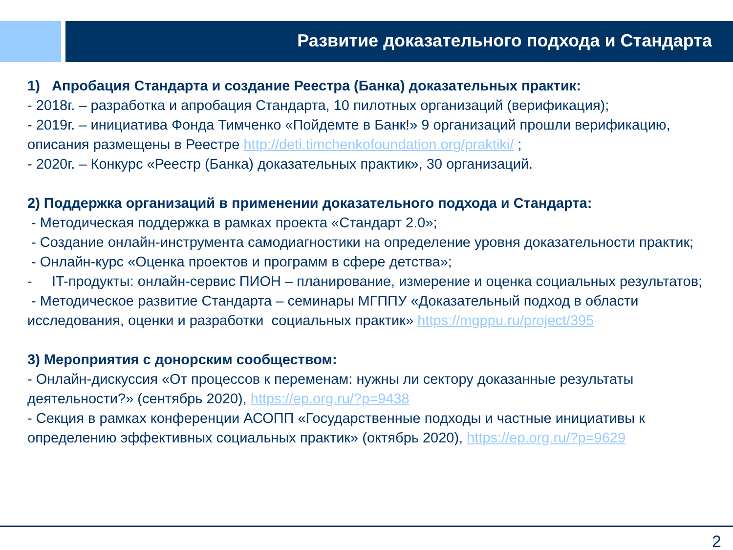Развитие доказательного подхода и Стандарта
1) Апробация Стандарта и создание Реестра (Банка) доказательных практик:
- 2018г. – разработка и апробация Стандарта, 10 пилотных организаций (верификация);
- 2019г. – инициатива Фонда Тимченко «Пойдемте в Банк!» 9 организаций прошли верификацию, описания размещены в Реестре http://deti.timchenkofoundation.org/praktiki/ ;
- 2020г. – Конкурс «Реестр (Банка) доказательных практик», 30 организаций.
2) Поддержка организаций в применении доказательного подхода и Стандарта:
- Методическая поддержка в рамках проекта «Стандарт 2.0»;
- Создание онлайн-инструмента самодиагностики на определение уровня доказательности практик;
- Онлайн-курс «Оценка проектов и программ в сфере детства»;
- IT-продукты: онлайн-сервис ПИОН – планирование, измерение и оценка социальных результатов;
- Методическое развитие Стандарта – семинары МГППУ «Доказательный подход в области исследования, оценки и разработки социальных практик» https://mgppu.ru/project/395
3) Мероприятия с донорским сообществом:
- Онлайн-дискуссия «От процессов к переменам: нужны ли сектору доказанные результаты деятельности?» (сентябрь 2020), https://ep.org.ru/?p=9438
- Секция в рамках конференции АСОПП «Государственные подходы и частные инициативы к определению эффективных социальных практик» (октябрь 2020), https://ep.org.ru/?p=9629
2